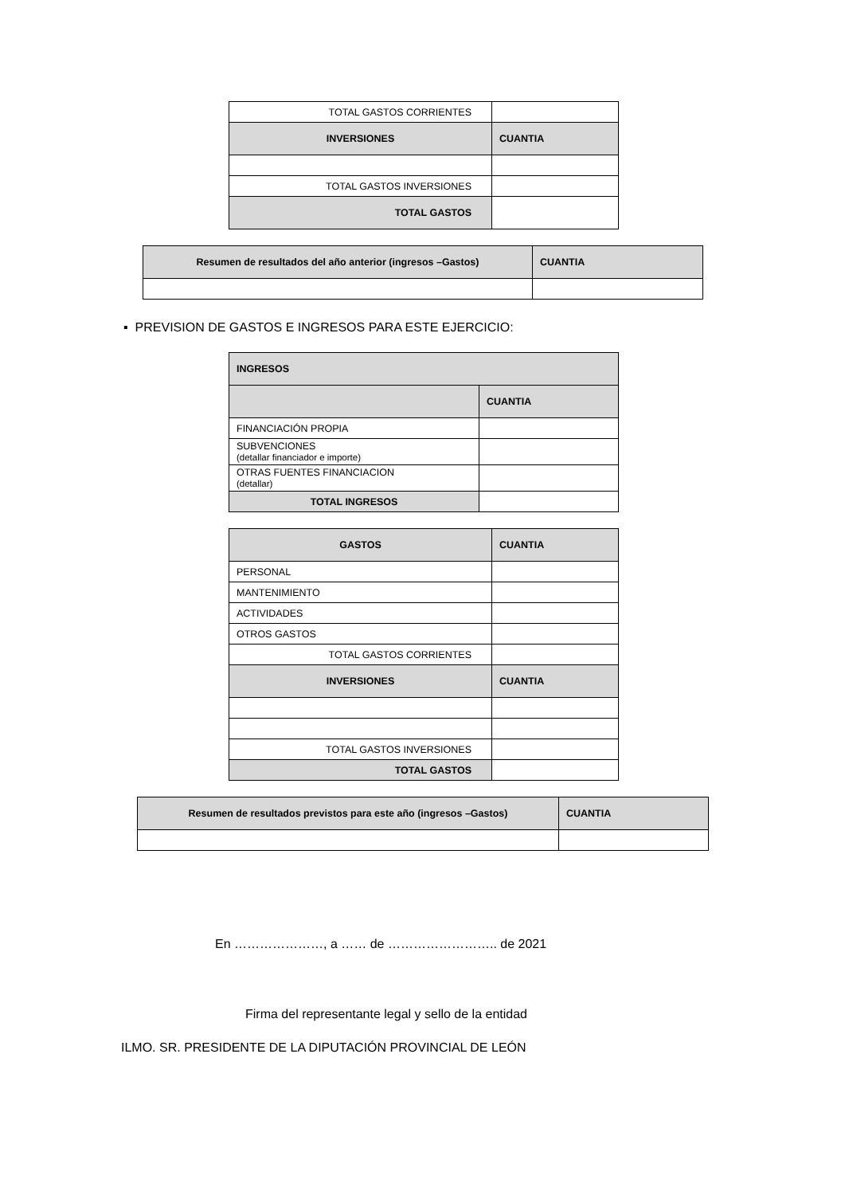| TOTAL GASTOS CORRIENTES | |
| INVERSIONES | CUANTIA |
| TOTAL GASTOS INVERSIONES | |
| TOTAL GASTOS | |
| Resumen de resultados del año anterior (ingresos –Gastos) | CUANTIA |
▪ PREVISION DE GASTOS E INGRESOS PARA ESTE EJERCICIO:
| INGRESOS | |
| | CUANTIA |
| FINANCIACIÓN PROPIA | |
| SUBVENCIONES (detallar financiador e importe) | |
| OTRAS FUENTES FINANCIACION (detallar) | |
| TOTAL INGRESOS | |
| GASTOS | CUANTIA |
| PERSONAL | |
| MANTENIMIENTO | |
| ACTIVIDADES | |
| OTROS GASTOS | |
| TOTAL GASTOS CORRIENTES | |
| INVERSIONES | CUANTIA |
| TOTAL GASTOS INVERSIONES | |
| TOTAL GASTOS | |
| Resumen de resultados previstos para este año (ingresos –Gastos) | CUANTIA |
En …………………, a …… de …………………….. de 2021
Firma del representante legal y sello de la entidad
ILMO. SR. PRESIDENTE DE LA DIPUTACIÓN PROVINCIAL DE LEÓN